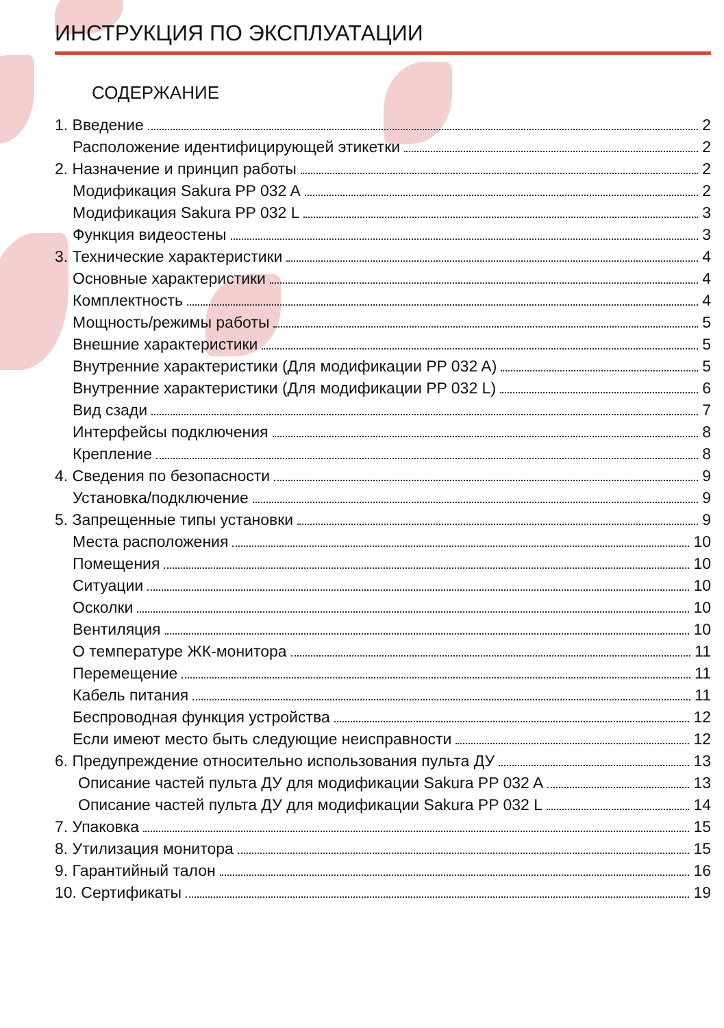ИНСТРУКЦИЯ ПО ЭКСПЛУАТАЦИИ
СОДЕРЖАНИЕ
1. Введение 2
Расположение идентифицирующей этикетки 2
2. Назначение и принцип работы 2
Модификация Sakura PP 032 A 2
Модификация Sakura PP 032 L 3
Функция видеостены 3
3. Технические характеристики 4
Основные характеристики 4
Комплектность 4
Мощность/режимы работы 5
Внешние характеристики 5
Внутренние характеристики (Для модификации PP 032 A) 5
Внутренние характеристики (Для модификации PP 032 L) 6
Вид сзади 7
Интерфейсы подключения 8
Крепление 8
4. Сведения по безопасности 9
Установка/подключение 9
5. Запрещенные типы установки 9
Места расположения 10
Помещения 10
Ситуации 10
Осколки 10
Вентиляция 10
О температуре ЖК-монитора 11
Перемещение 11
Кабель питания 11
Беспроводная функция устройства 12
Если имеют место быть следующие неисправности 12
6. Предупреждение относительно использования пульта ДУ 13
Описание частей пульта ДУ для модификации Sakura PP 032 A 13
Описание частей пульта ДУ для модификации Sakura PP 032 L 14
7. Упаковка 15
8. Утилизация монитора 15
9. Гарантийный талон 16
10. Сертификаты 19